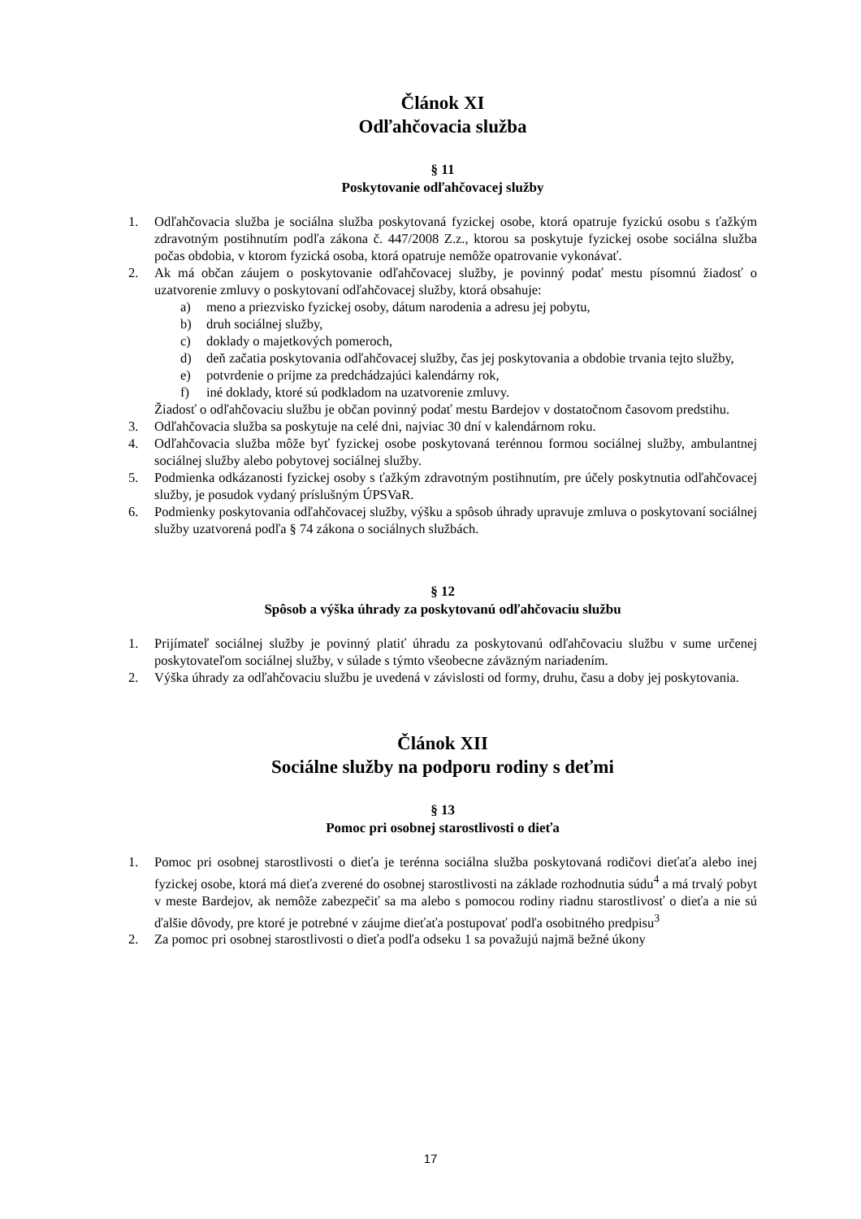Článok XI
Odľahčovacia služba
§ 11
Poskytovanie odľahčovacej služby
1. Odľahčovacia služba je sociálna služba poskytovaná fyzickej osobe, ktorá opatruje fyzickú osobu s ťažkým zdravotným postihnutím podľa zákona č. 447/2008 Z.z., ktorou sa poskytuje fyzickej osobe sociálna služba počas obdobia, v ktorom fyzická osoba, ktorá opatruje nemôže opatrovanie vykonávať.
2. Ak má občan záujem o poskytovanie odľahčovacej služby, je povinný podať mestu písomnú žiadosť o uzatvorenie zmluvy o poskytovaní odľahčovacej služby, ktorá obsahuje:
a) meno a priezvisko fyzickej osoby, dátum narodenia a adresu jej pobytu,
b) druh sociálnej služby,
c) doklady o majetkových pomeroch,
d) deň začatia poskytovania odľahčovacej služby, čas jej poskytovania a obdobie trvania tejto služby,
e) potvrdenie o príjme za predchádzajúci kalendárny rok,
f) iné doklady, ktoré sú podkladom na uzatvorenie zmluvy.
Žiadosť o odľahčovaciu službu je občan povinný podať mestu Bardejov v dostatočnom časovom predstihu.
3. Odľahčovacia služba sa poskytuje na celé dni, najviac 30 dní v kalendárnom roku.
4. Odľahčovacia služba môže byť fyzickej osobe poskytovaná terénnou formou sociálnej služby, ambulantnej sociálnej služby alebo pobytovej sociálnej služby.
5. Podmienka odkázanosti fyzickej osoby s ťažkým zdravotným postihnutím, pre účely poskytnutia odľahčovacej služby, je posudok vydaný príslušným ÚPSVaR.
6. Podmienky poskytovania odľahčovacej služby, výšku a spôsob úhrady upravuje zmluva o poskytovaní sociálnej služby uzatvorená podľa § 74 zákona o sociálnych službách.
§ 12
Spôsob a výška úhrady za poskytovanú odľahčovaciu službu
1. Prijímateľ sociálnej služby je povinný platiť úhradu za poskytovanú odľahčovaciu službu v sume určenej poskytovateľom sociálnej služby, v súlade s týmto všeobecne záväzným nariadením.
2. Výška úhrady za odľahčovaciu službu je uvedená v závislosti od formy, druhu, času a doby jej poskytovania.
Článok XII
Sociálne služby na podporu rodiny s deťmi
§ 13
Pomoc pri osobnej starostlivosti o dieťa
1. Pomoc pri osobnej starostlivosti o dieťa je terénna sociálna služba poskytovaná rodičovi dieťaťa alebo inej fyzickej osobe, ktorá má dieťa zverené do osobnej starostlivosti na základe rozhodnutia súdu<sup>4</sup> a má trvalý pobyt v meste Bardejov, ak nemôže zabezpečiť sa ma alebo s pomocou rodiny riadnu starostlivosť o dieťa a nie sú ďalšie dôvody, pre ktoré je potrebné v záujme dieťaťa postupovať podľa osobitného predpisu<sup>3</sup>
2. Za pomoc pri osobnej starostlivosti o dieťa podľa odseku 1 sa považujú najmä bežné úkony
17